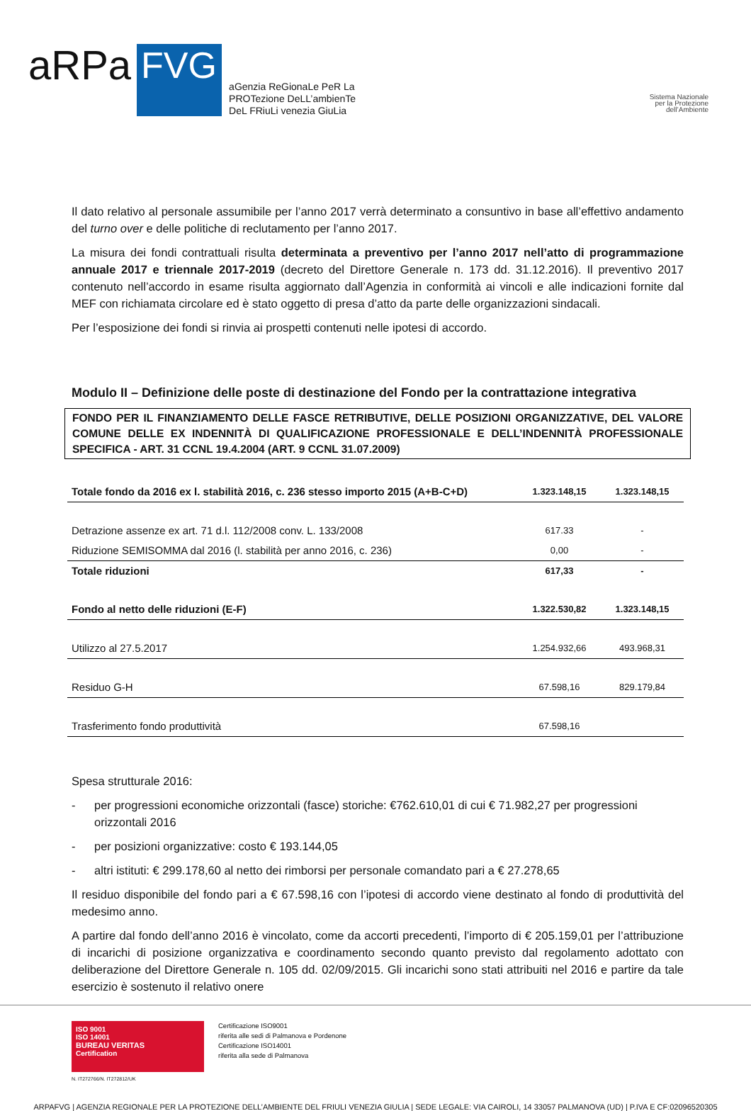aRPa
FVG
aGenzia ReGionaLe PeR La
PROTezione DeLL’ambienTe
DeL FRiuLi venezia GiuLia
Sistema Nazionale
per la Protezione
dell’Ambiente
Il dato relativo al personale assumibile per l’anno 2017 verrà determinato a consuntivo in base all’effettivo andamento del turno over e delle politiche di reclutamento per l’anno 2017.
La misura dei fondi contrattuali risulta determinata a preventivo per l’anno 2017 nell’atto di programmazione annuale 2017 e triennale 2017-2019 (decreto del Direttore Generale n. 173 dd. 31.12.2016). Il preventivo 2017 contenuto nell’accordo in esame risulta aggiornato dall’Agenzia in conformità ai vincoli e alle indicazioni fornite dal MEF con richiamata circolare ed è stato oggetto di presa d’atto da parte delle organizzazioni sindacali.
Per l’esposizione dei fondi si rinvia ai prospetti contenuti nelle ipotesi di accordo.
Modulo II – Definizione delle poste di destinazione del Fondo per la contrattazione integrativa
FONDO PER IL FINANZIAMENTO DELLE FASCE RETRIBUTIVE, DELLE POSIZIONI ORGANIZZATIVE, DEL VALORE COMUNE DELLE EX INDENNITÀ DI QUALIFICAZIONE PROFESSIONALE E DELL’INDENNITÀ PROFESSIONALE SPECIFICA - ART. 31 CCNL 19.4.2004 (ART. 9 CCNL 31.07.2009)
| Totale fondo da 2016 ex l. stabilità 2016, c. 236 stesso importo 2015 (A+B-C+D) | 1.323.148,15 | 1.323.148,15 |
| Detrazione assenze ex art. 71 d.l. 112/2008 conv. L. 133/2008 | 617.33 | - |
| Riduzione SEMISOMMA dal 2016 (l. stabilità per anno 2016, c. 236) | 0,00 | - |
| Totale riduzioni | 617,33 | - |
| Fondo al netto delle riduzioni (E-F) | 1.322.530,82 | 1.323.148,15 |
| Utilizzo al 27.5.2017 | 1.254.932,66 | 493.968,31 |
| Residuo G-H | 67.598,16 | 829.179,84 |
| Trasferimento fondo produttività | 67.598,16 | |
Spesa strutturale 2016:
- per progressioni economiche orizzontali (fasce) storiche: €762.610,01 di cui € 71.982,27 per progressioni orizzontali 2016
- per posizioni organizzative: costo € 193.144,05
- altri istituti: € 299.178,60 al netto dei rimborsi per personale comandato pari a € 27.278,65
Il residuo disponibile del fondo pari a € 67.598,16 con l’ipotesi di accordo viene destinato al fondo di produttività del medesimo anno.
A partire dal fondo dell’anno 2016 è vincolato, come da accorti precedenti, l’importo di € 205.159,01 per l’attribuzione di incarichi di posizione organizzativa e coordinamento secondo quanto previsto dal regolamento adottato con deliberazione del Direttore Generale n. 105 dd. 02/09/2015. Gli incarichi sono stati attribuiti nel 2016 e partire da tale esercizio è sostenuto il relativo onere
ISO 9001
ISO 14001
BUREAU VERITAS
Certification
N. IT272766/N. IT272812/UK
Certificazione ISO9001
riferita alle sedi di Palmanova e Pordenone
Certificazione ISO14001
riferita alla sede di Palmanova
ARPAFVG | AGENZIA REGIONALE PER LA PROTEZIONE DELL’AMBIENTE DEL FRIULI VENEZIA GIULIA | SEDE LEGALE: VIA CAIROLI, 14 33057 PALMANOVA (UD) | P.IVA E CF:02096520305